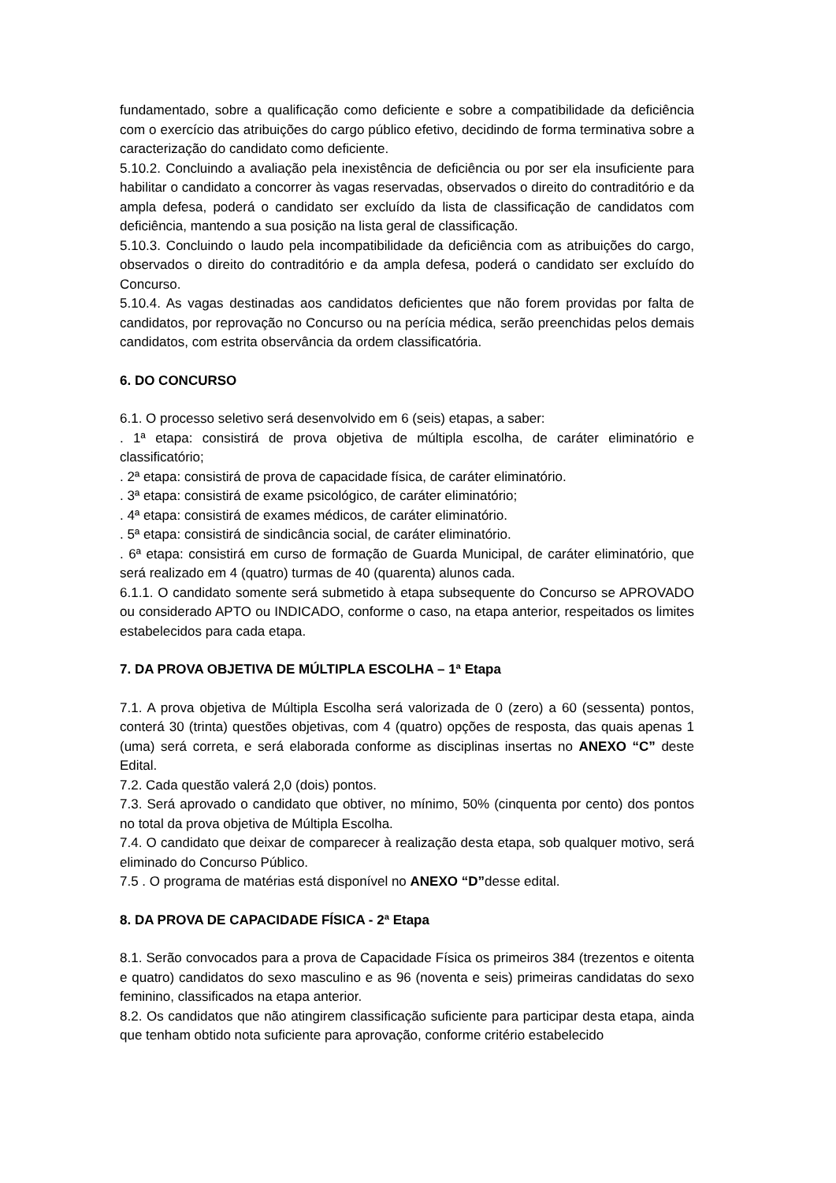fundamentado, sobre a qualificação como deficiente e sobre a compatibilidade da deficiência com o exercício das atribuições do cargo público efetivo, decidindo de forma terminativa sobre a caracterização do candidato como deficiente.
5.10.2. Concluindo a avaliação pela inexistência de deficiência ou por ser ela insuficiente para habilitar o candidato a concorrer às vagas reservadas, observados o direito do contraditório e da ampla defesa, poderá o candidato ser excluído da lista de classificação de candidatos com deficiência, mantendo a sua posição na lista geral de classificação.
5.10.3. Concluindo o laudo pela incompatibilidade da deficiência com as atribuições do cargo, observados o direito do contraditório e da ampla defesa, poderá o candidato ser excluído do Concurso.
5.10.4. As vagas destinadas aos candidatos deficientes que não forem providas por falta de candidatos, por reprovação no Concurso ou na perícia médica, serão preenchidas pelos demais candidatos, com estrita observância da ordem classificatória.
6. DO CONCURSO
6.1. O processo seletivo será desenvolvido em 6 (seis) etapas, a saber:
. 1ª etapa: consistirá de prova objetiva de múltipla escolha, de caráter eliminatório e classificatório;
. 2ª etapa: consistirá de prova de capacidade física, de caráter eliminatório.
. 3ª etapa: consistirá de exame psicológico, de caráter eliminatório;
. 4ª etapa: consistirá de exames médicos, de caráter eliminatório.
. 5ª etapa: consistirá de sindicância social, de caráter eliminatório.
. 6ª etapa: consistirá em curso de formação de Guarda Municipal, de caráter eliminatório, que será realizado em 4 (quatro) turmas de 40 (quarenta) alunos cada.
6.1.1. O candidato somente será submetido à etapa subsequente do Concurso se APROVADO ou considerado APTO ou INDICADO, conforme o caso, na etapa anterior, respeitados os limites estabelecidos para cada etapa.
7. DA PROVA OBJETIVA DE MÚLTIPLA ESCOLHA – 1ª Etapa
7.1. A prova objetiva de Múltipla Escolha será valorizada de 0 (zero) a 60 (sessenta) pontos, conterá 30 (trinta) questões objetivas, com 4 (quatro) opções de resposta, das quais apenas 1 (uma) será correta, e será elaborada conforme as disciplinas insertas no ANEXO “C” deste Edital.
7.2. Cada questão valerá 2,0 (dois) pontos.
7.3. Será aprovado o candidato que obtiver, no mínimo, 50% (cinquenta por cento) dos pontos no total da prova objetiva de Múltipla Escolha.
7.4. O candidato que deixar de comparecer à realização desta etapa, sob qualquer motivo, será eliminado do Concurso Público.
7.5 . O programa de matérias está disponível no ANEXO “D”desse edital.
8. DA PROVA DE CAPACIDADE FÍSICA - 2ª Etapa
8.1. Serão convocados para a prova de Capacidade Física os primeiros 384 (trezentos e oitenta e quatro) candidatos do sexo masculino e as 96 (noventa e seis) primeiras candidatas do sexo feminino, classificados na etapa anterior.
8.2. Os candidatos que não atingirem classificação suficiente para participar desta etapa, ainda que tenham obtido nota suficiente para aprovação, conforme critério estabelecido